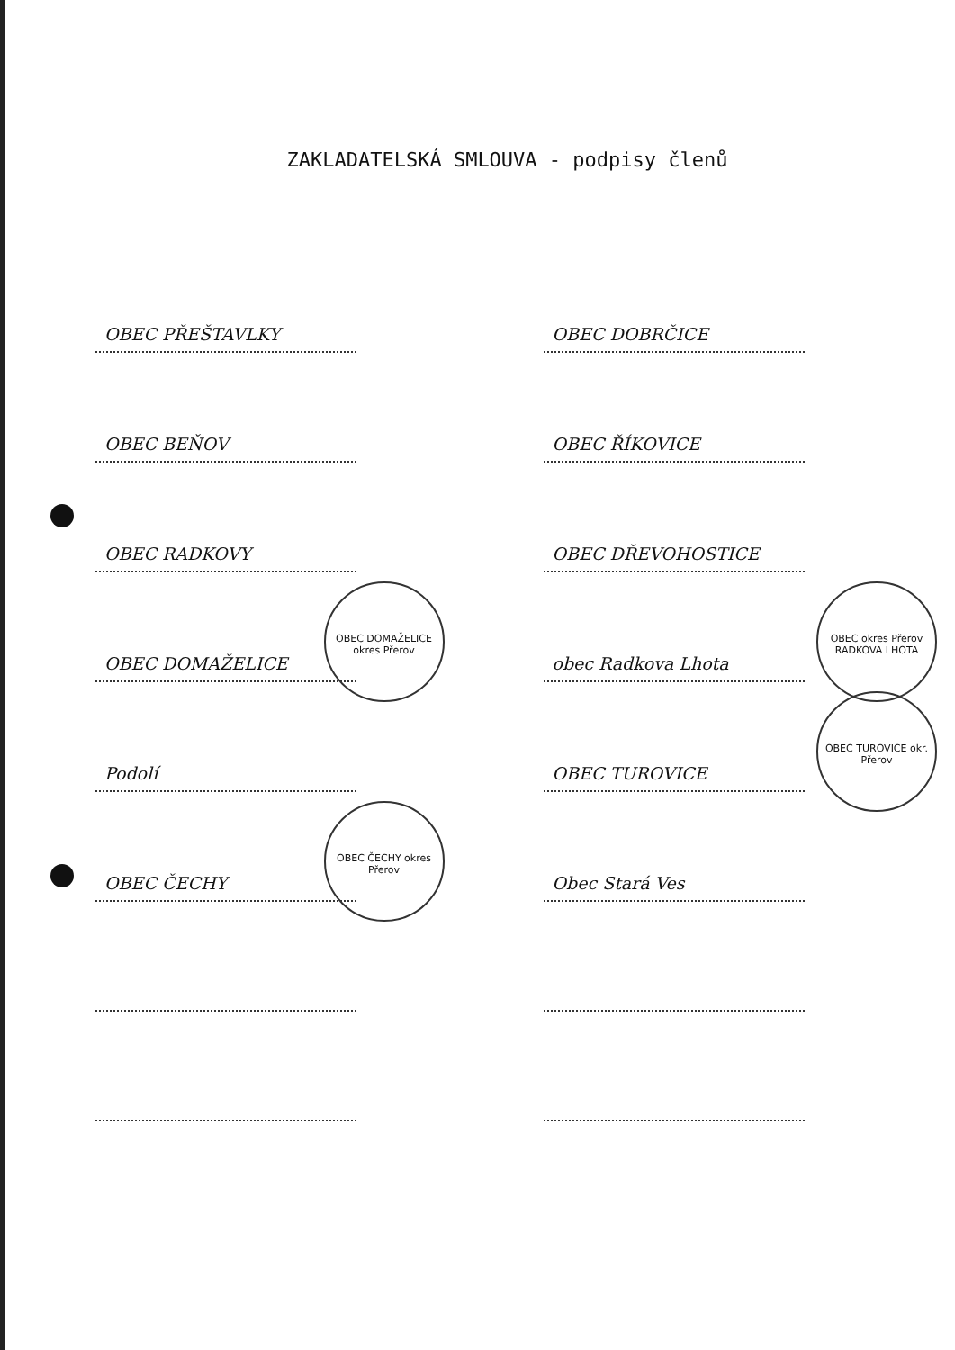ZAKLADATELSKÁ SMLOUVA - podpisy členů
OBEC PŘEŠTAVLKY
OBEC BEŇOV
OBEC RADKOVY
OBEC DOMAŽELICE
OBEC DOMAŽELICE okres Přerov
Podolí
OBEC ČECHY
OBEC ČECHY okres Přerov
OBEC DOBRČICE
OBEC ŘÍKOVICE
OBEC DŘEVOHOSTICE
obec Radkova Lhota
OBEC okres Přerov RADKOVA LHOTA
OBEC TUROVICE
OBEC TUROVICE okr. Přerov
Obec Stará Ves